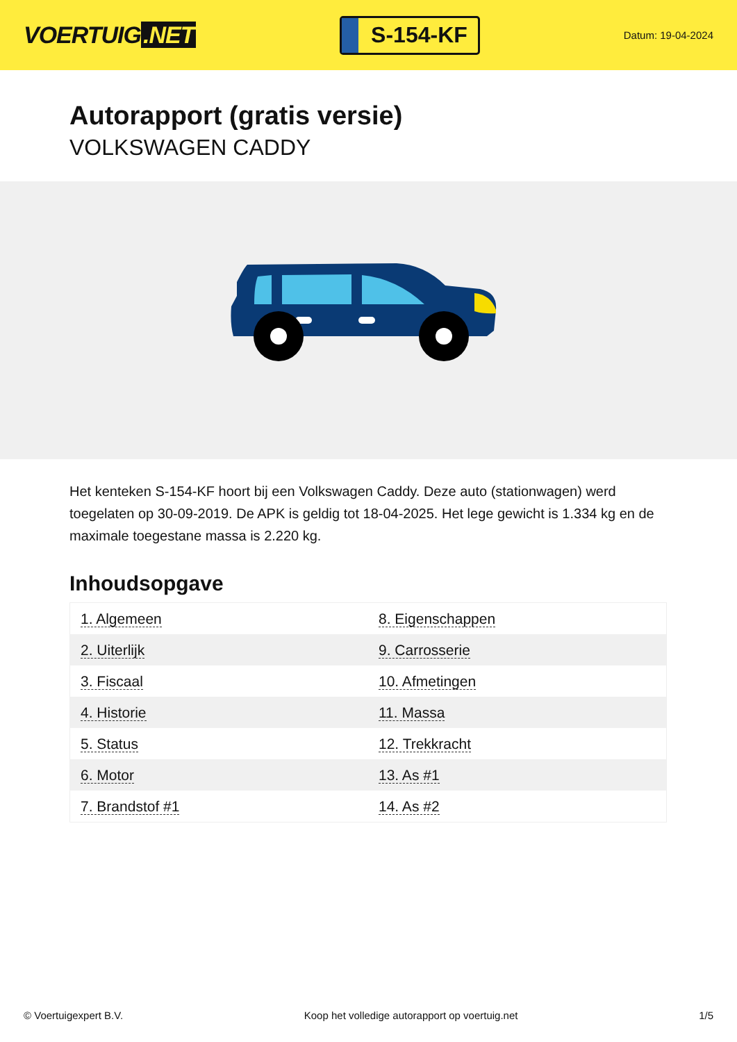VOERTUIG.NET
S-154-KF
Datum: 19-04-2024
Autorapport (gratis versie)
VOLKSWAGEN CADDY
Het kenteken S-154-KF hoort bij een Volkswagen Caddy. Deze auto (stationwagen) werd toegelaten op 30-09-2019. De APK is geldig tot 18-04-2025. Het lege gewicht is 1.334 kg en de maximale toegestane massa is 2.220 kg.
Inhoudsopgave
| 1. Algemeen | 8. Eigenschappen |
| 2. Uiterlijk | 9. Carrosserie |
| 3. Fiscaal | 10. Afmetingen |
| 4. Historie | 11. Massa |
| 5. Status | 12. Trekkracht |
| 6. Motor | 13. As #1 |
| 7. Brandstof #1 | 14. As #2 |
© Voertuigexpert B.V. Koop het volledige autorapport op voertuig.net 1/5